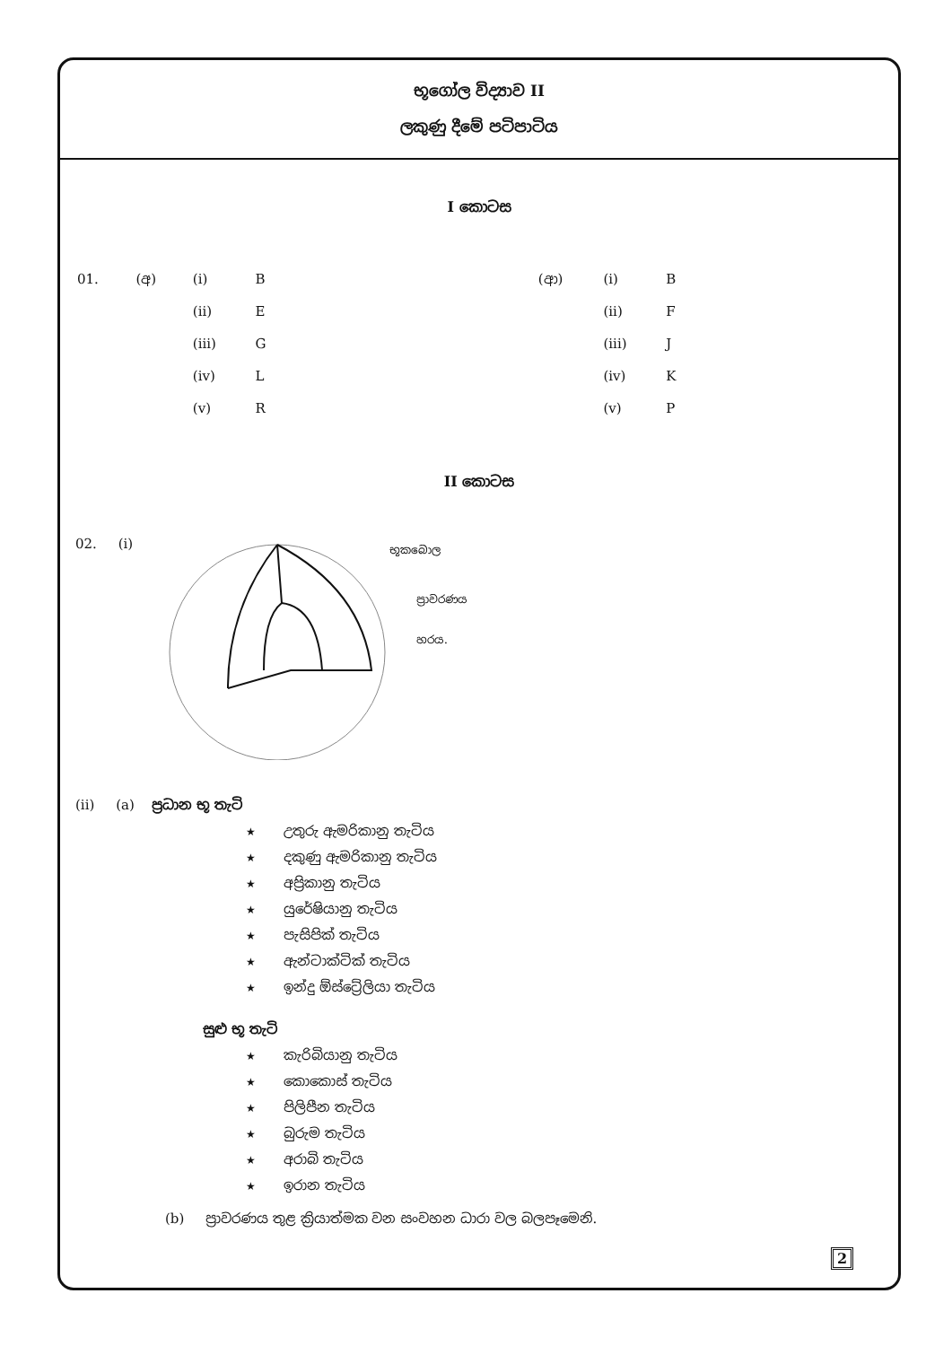භූගෝල විද්‍යාව II
ලකුණු දීමේ පටිපාටිය
I කොටස
| 01. | (අ) | (i) | B | | (ආ) | (i) | B |
| | | (ii) | E | | | (ii) | F |
| | | (iii) | G | | | (iii) | J |
| | | (iv) | L | | | (iv) | K |
| | | (v) | R | | | (v) | P |
II කොටස
02. (i)
භූකබොල
ප්‍රාවරණය
හරය.
(ii) (a) ප්‍රධාන භූ තැටි
★ උතුරු ඇමරිකානු තැටිය
★ දකුණු ඇමරිකානු තැටිය
★ අප්‍රිකානු තැටිය
★ යුරේෂියානු තැටිය
★ පැසිපික් තැටිය
★ ඇන්ටාක්ටික් තැටිය
★ ඉන්දු ඕස්ට්‍රේලියා තැටිය
සුළු භූ තැටි
★ කැරිබියානු තැටිය
★ කොකොස් තැටිය
★ පිලිපීන තැටිය
★ බුරුම තැටිය
★ අරාබි තැටිය
★ ඉරාන තැටිය
(b) ප්‍රාවරණය තුළ ක්‍රියාත්මක වන සංවහන ධාරා වල බලපෑමෙනි.
2